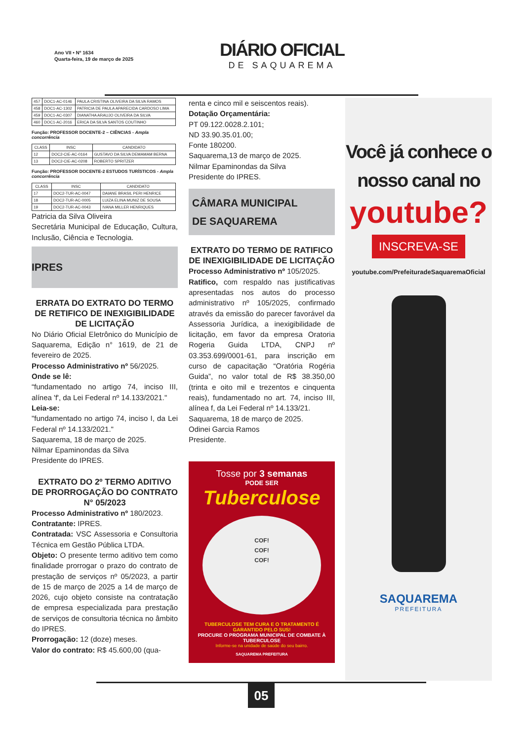Ano VII • Nº 1634
Quarta-feira, 19 de março de 2025
DIÁRIO OFICIAL
DE SAQUAREMA
| 457 | DOC1-AC-0146 | PAULA CRISTINA OLIVEIRA DA SILVA RAMOS |
| 458 | DOC1-AC-1302 | PATRICIA DE PAULA APARECIDA CARDOSO LIMA |
| 459 | DOC1-AC-0307 | DIANATHA ARAUJO OLIVEIRA DA SILVA |
| 460 | DOC1-AC-2016 | ERICA DA SILVA SANTOS COUTINHO |
Função: PROFESSOR DOCENTE-2 – CIÊNCIAS - Ampla concorrência
| CLASS | INSC | CANDIDATO |
| --- | --- | --- |
| 12 | DOC2-CIE-AC-0164 | GUSTAVO DA SILVA DEMAMAM BERNA |
| 13 | DOC2-CIE-AC-0208 | ROBERTO SPRITZER |
Função: PROFESSOR DOCENTE-2 ESTUDOS TURÍSTICOS - Ampla concorrência
| CLASS | INSC | CANDIDATO |
| --- | --- | --- |
| 17 | DOC2-TUR-AC-0047 | DAIANE BRASIL PERI HENRICE |
| 18 | DOC2-TUR-AC-0005 | LUIZA ELINA MUNIZ DE SOUSA |
| 19 | DOC2-TUR-AC-0043 | IVANA MILLER HENRIQUES |
Patricia da Silva Oliveira
Secretária Municipal de Educação, Cultura, Inclusão, Ciência e Tecnologia.
IPRES
ERRATA DO EXTRATO DO TERMO DE RETIFICO DE INEXIGIBILIDADE DE LICITAÇÃO
No Diário Oficial Eletrônico do Município de Saquarema, Edição n° 1619, de 21 de fevereiro de 2025.
Processo Administrativo nº 56/2025.
Onde se lê:
“fundamentado no artigo 74, inciso III, alínea 'f', da Lei Federal nº 14.133/2021."
Leia-se:
"fundamentado no artigo 74, inciso I, da Lei Federal nº 14.133/2021."
Saquarema, 18 de março de 2025.
Nilmar Epaminondas da Silva
Presidente do IPRES.
EXTRATO DO 2º TERMO ADITIVO DE PRORROGAÇÃO DO CONTRATO N° 05/2023
Processo Administrativo nº 180/2023.
Contratante: IPRES.
Contratada: VSC Assessoria e Consultoria Técnica em Gestão Pública LTDA.
Objeto: O presente termo aditivo tem como finalidade prorrogar o prazo do contrato de prestação de serviços nº 05/2023, a partir de 15 de março de 2025 a 14 de março de 2026, cujo objeto consiste na contratação de empresa especializada para prestação de serviços de consultoria técnica no âmbito do IPRES.
Prorrogação: 12 (doze) meses.
Valor do contrato: R$ 45.600,00 (qua-
renta e cinco mil e seiscentos reais).
Dotação Orçamentária:
PT 09.122.0028.2.101;
ND 33.90.35.01.00;
Fonte 180200.
Saquarema,13 de março de 2025.
Nilmar Epaminondas da Silva
Presidente do IPRES.
CÂMARA MUNICIPAL
DE SAQUAREMA
EXTRATO DO TERMO DE RATIFICO DE INEXIGIBILIDADE DE LICITAÇÃO
Processo Administrativo nº 105/2025.
Ratifico, com respaldo nas justificativas apresentadas nos autos do processo administrativo nº 105/2025, confirmado através da emissão do parecer favorável da Assessoria Jurídica, a inexigibilidade de licitação, em favor da empresa Oratoria Rogeria Guida LTDA, CNPJ nº 03.353.699/0001-61, para inscrição em curso de capacitação “Oratória Rogéria Guida”, no valor total de R$ 38.350,00 (trinta e oito mil e trezentos e cinquenta reais), fundamentado no art. 74, inciso III, alínea f, da Lei Federal nº 14.133/21.
Saquarema, 18 de março de 2025.
Odinei Garcia Ramos
Presidente.
Tosse por 3 semanas
PODE SER
Tuberculose
COF!
COF!
COF!
TUBERCULOSE TEM CURA E O TRATAMENTO É GARANTIDO PELO SUS!
PROCURE O PROGRAMA MUNICIPAL DE COMBATE À TUBERCULOSE
Informe-se na unidade de saúde do seu bairro.
SAQUAREMA PREFEITURA
Você já conhece o
nosso canal no
youtube?
INSCREVA-SE
youtube.com/PrefeituradeSaquaremaOficial
SAQUAREMA
PREFEITURA
05